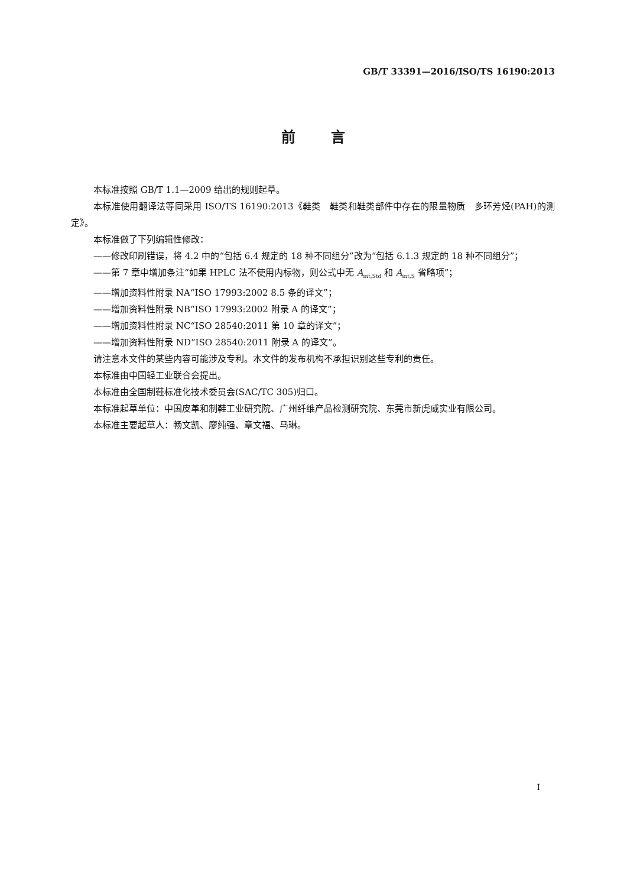GB/T 33391—2016/ISO/TS 16190:2013
前言
本标准按照 GB/T 1.1—2009 给出的规则起草。
本标准使用翻译法等同采用 ISO/TS 16190:2013《鞋类　鞋类和鞋类部件中存在的限量物质　多环芳烃(PAH)的测定》。
本标准做了下列编辑性修改：
——修改印刷错误，将 4.2 中的“包括 6.4 规定的 18 种不同组分”改为“包括 6.1.3 规定的 18 种不同组分”；
——第 7 章中增加条注“如果 HPLC 法不使用内标物，则公式中无 A<sub>int,Std</sub> 和 A<sub>int,S</sub> 省略项”；
——增加资料性附录 NA“ISO 17993:2002 8.5 条的译文”；
——增加资料性附录 NB“ISO 17993:2002 附录 A 的译文”；
——增加资料性附录 NC“ISO 28540:2011 第 10 章的译文”；
——增加资料性附录 ND“ISO 28540:2011 附录 A 的译文”。
请注意本文件的某些内容可能涉及专利。本文件的发布机构不承担识别这些专利的责任。
本标准由中国轻工业联合会提出。
本标准由全国制鞋标准化技术委员会(SAC/TC 305)归口。
本标准起草单位：中国皮革和制鞋工业研究院、广州纤维产品检测研究院、东莞市新虎威实业有限公司。
本标准主要起草人：畅文凯、廖纯强、章文福、马琳。
I